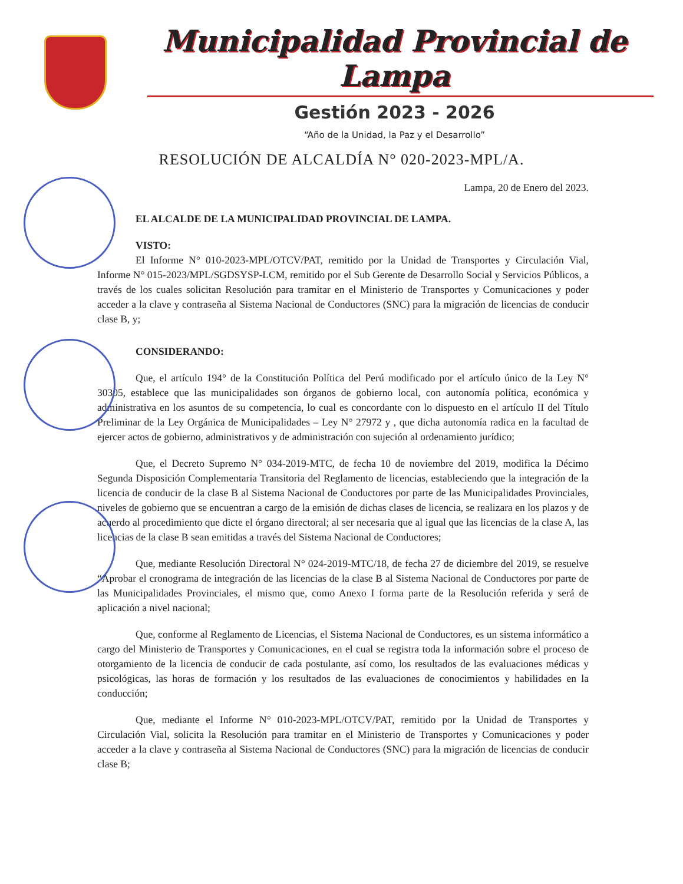Municipalidad Provincial de Lampa
Gestión 2023 - 2026
“Año de la Unidad, la Paz y el Desarrollo”
RESOLUCIÓN DE ALCALDÍA N° 020-2023-MPL/A.
Lampa, 20 de Enero del 2023.
EL ALCALDE DE LA MUNICIPALIDAD PROVINCIAL DE LAMPA.
VISTO:
El Informe N° 010-2023-MPL/OTCV/PAT, remitido por la Unidad de Transportes y Circulación Vial, Informe N° 015-2023/MPL/SGDSYSP-LCM, remitido por el Sub Gerente de Desarrollo Social y Servicios Públicos, a través de los cuales solicitan Resolución para tramitar en el Ministerio de Transportes y Comunicaciones y poder acceder a la clave y contraseña al Sistema Nacional de Conductores (SNC) para la migración de licencias de conducir clase B, y;
CONSIDERANDO:
Que, el artículo 194° de la Constitución Política del Perú modificado por el artículo único de la Ley N° 30305, establece que las municipalidades son órganos de gobierno local, con autonomía política, económica y administrativa en los asuntos de su competencia, lo cual es concordante con lo dispuesto en el artículo II del Título Preliminar de la Ley Orgánica de Municipalidades – Ley N° 27972 y , que dicha autonomía radica en la facultad de ejercer actos de gobierno, administrativos y de administración con sujeción al ordenamiento jurídico;
Que, el Decreto Supremo N° 034-2019-MTC, de fecha 10 de noviembre del 2019, modifica la Décimo Segunda Disposición Complementaria Transitoria del Reglamento de licencias, estableciendo que la integración de la licencia de conducir de la clase B al Sistema Nacional de Conductores por parte de las Municipalidades Provinciales, niveles de gobierno que se encuentran a cargo de la emisión de dichas clases de licencia, se realizara en los plazos y de acuerdo al procedimiento que dicte el órgano directoral; al ser necesaria que al igual que las licencias de la clase A, las licencias de la clase B sean emitidas a través del Sistema Nacional de Conductores;
Que, mediante Resolución Directoral N° 024-2019-MTC/18, de fecha 27 de diciembre del 2019, se resuelve “Aprobar el cronograma de integración de las licencias de la clase B al Sistema Nacional de Conductores por parte de las Municipalidades Provinciales, el mismo que, como Anexo I forma parte de la Resolución referida y será de aplicación a nivel nacional;
Que, conforme al Reglamento de Licencias, el Sistema Nacional de Conductores, es un sistema informático a cargo del Ministerio de Transportes y Comunicaciones, en el cual se registra toda la información sobre el proceso de otorgamiento de la licencia de conducir de cada postulante, así como, los resultados de las evaluaciones médicas y psicológicas, las horas de formación y los resultados de las evaluaciones de conocimientos y habilidades en la conducción;
Que, mediante el Informe N° 010-2023-MPL/OTCV/PAT, remitido por la Unidad de Transportes y Circulación Vial, solicita la Resolución para tramitar en el Ministerio de Transportes y Comunicaciones y poder acceder a la clave y contraseña al Sistema Nacional de Conductores (SNC) para la migración de licencias de conducir clase B;